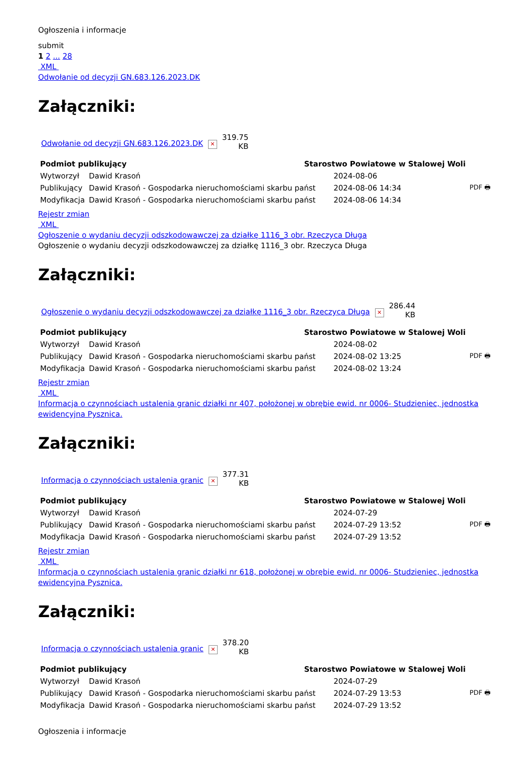Ogłoszenia i informacje
submit
1 2 ... 28
XML
Odwołanie od decyzji GN.683.126.2023.DK
Załączniki:
| Odwołanie od decyzji GN.683.126.2023.DK | ✕ | 319.75 KB |
| Podmiot publikujący | | Starostwo Powiatowe w Stalowej Woli | | |
| Wytworzył | Dawid Krasoń | | 2024-08-06 | PDF 🖶 |
| Publikujący | Dawid Krasoń - Gospodarka nieruchomościami skarbu państ | | 2024-08-06 14:34 | |
| Modyfikacja | Dawid Krasoń - Gospodarka nieruchomościami skarbu państ | | 2024-08-06 14:34 | |
Rejestr zmian
XML
Ogłoszenie o wydaniu decyzji odszkodowawczej za działkę 1116_3 obr. Rzeczyca Długa
Ogłoszenie o wydaniu decyzji odszkodowawczej za działkę 1116_3 obr. Rzeczyca Długa
Załączniki:
| Ogłoszenie o wydaniu decyzji odszkodowawczej za działkę 1116_3 obr. Rzeczyca Długa | ✕ | 286.44 KB |
| Podmiot publikujący | | Starostwo Powiatowe w Stalowej Woli | | |
| Wytworzył | Dawid Krasoń | | 2024-08-02 | PDF 🖶 |
| Publikujący | Dawid Krasoń - Gospodarka nieruchomościami skarbu państ | | 2024-08-02 13:25 | |
| Modyfikacja | Dawid Krasoń - Gospodarka nieruchomościami skarbu państ | | 2024-08-02 13:24 | |
Rejestr zmian
XML
Informacja o czynnościach ustalenia granic działki nr 407, położonej w obrębie ewid. nr 0006- Studzieniec, jednostka ewidencyjna Pysznica.
Załączniki:
| Informacja o czynnościach ustalenia granic | ✕ | 377.31 KB |
| Podmiot publikujący | | Starostwo Powiatowe w Stalowej Woli | | |
| Wytworzył | Dawid Krasoń | | 2024-07-29 | PDF 🖶 |
| Publikujący | Dawid Krasoń - Gospodarka nieruchomościami skarbu państ | | 2024-07-29 13:52 | |
| Modyfikacja | Dawid Krasoń - Gospodarka nieruchomościami skarbu państ | | 2024-07-29 13:52 | |
Rejestr zmian
XML
Informacja o czynnościach ustalenia granic działki nr 618, położonej w obrębie ewid. nr 0006- Studzieniec, jednostka ewidencyjna Pysznica.
Załączniki:
| Informacja o czynnościach ustalenia granic | ✕ | 378.20 KB |
| Podmiot publikujący | | Starostwo Powiatowe w Stalowej Woli | | |
| Wytworzył | Dawid Krasoń | | 2024-07-29 | PDF 🖶 |
| Publikujący | Dawid Krasoń - Gospodarka nieruchomościami skarbu państ | | 2024-07-29 13:53 | |
| Modyfikacja | Dawid Krasoń - Gospodarka nieruchomościami skarbu państ | | 2024-07-29 13:52 | |
Ogłoszenia i informacje